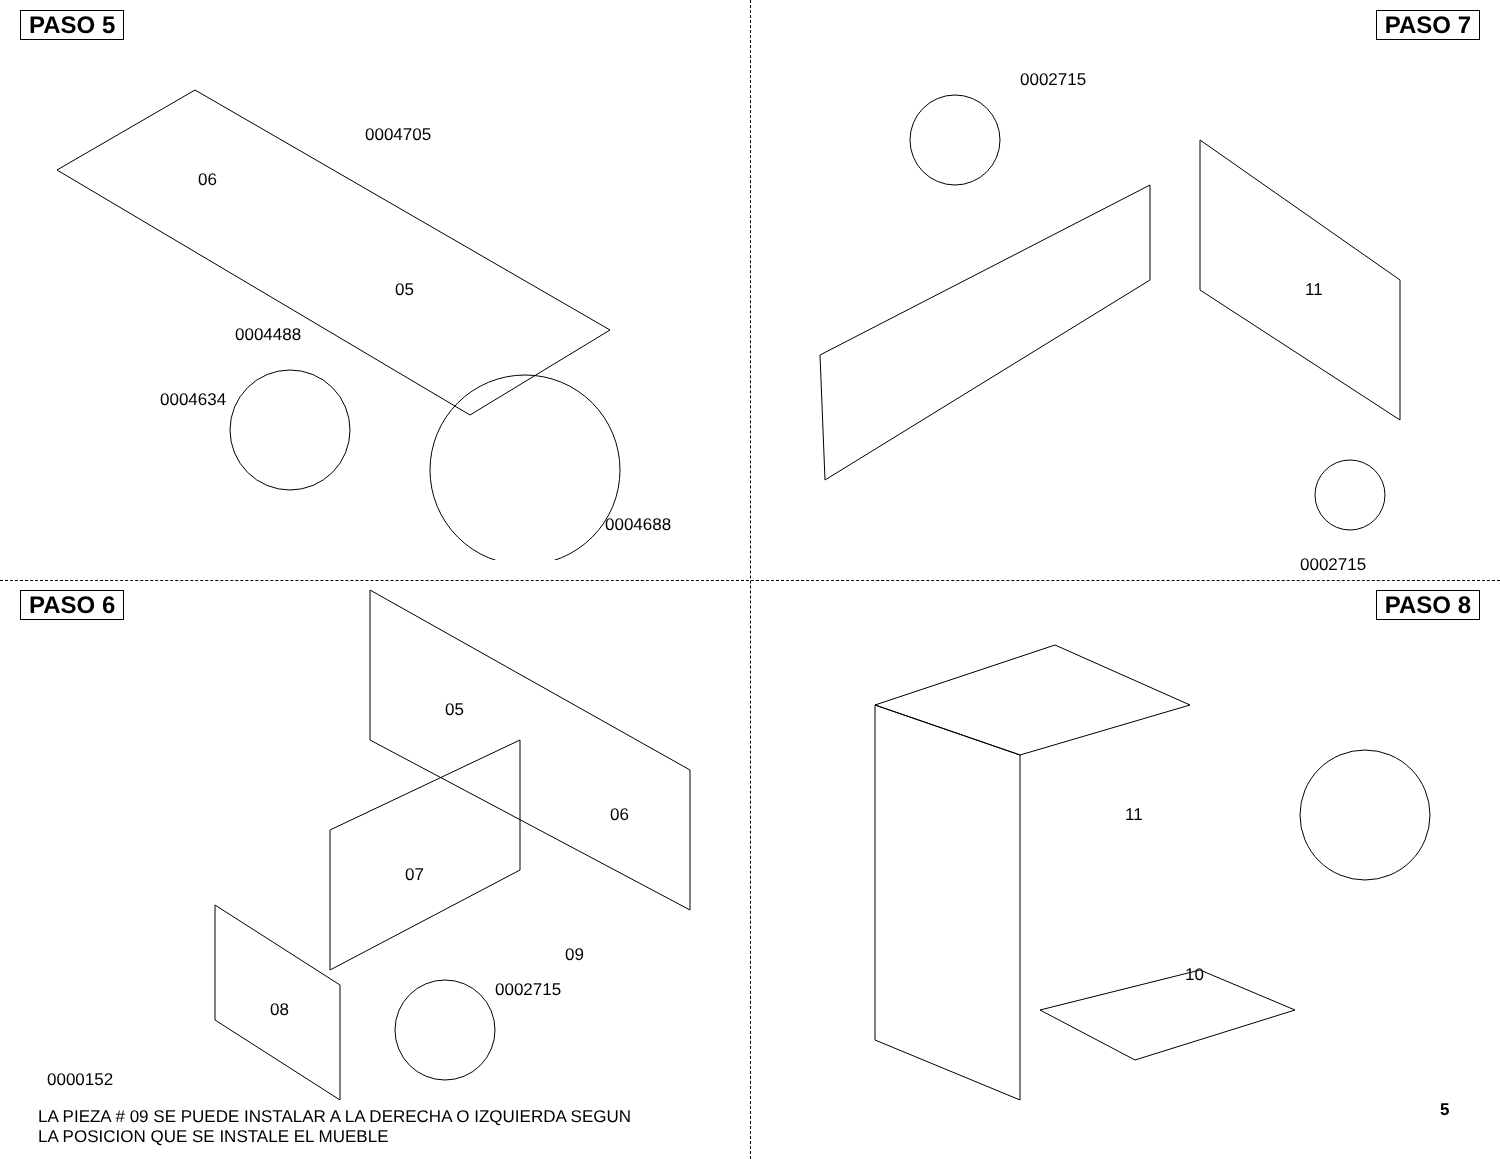PASO 5
06
05
0004705
0004488
0004634
0004688
PASO 7
0002715
11
0002715
PASO 6
05
06
07
09
0002715
08
0000152
LA PIEZA # 09 SE PUEDE INSTALAR A LA DERECHA O IZQUIERDA SEGUN
LA POSICION QUE SE INSTALE EL MUEBLE
PASO 8
11
10
5